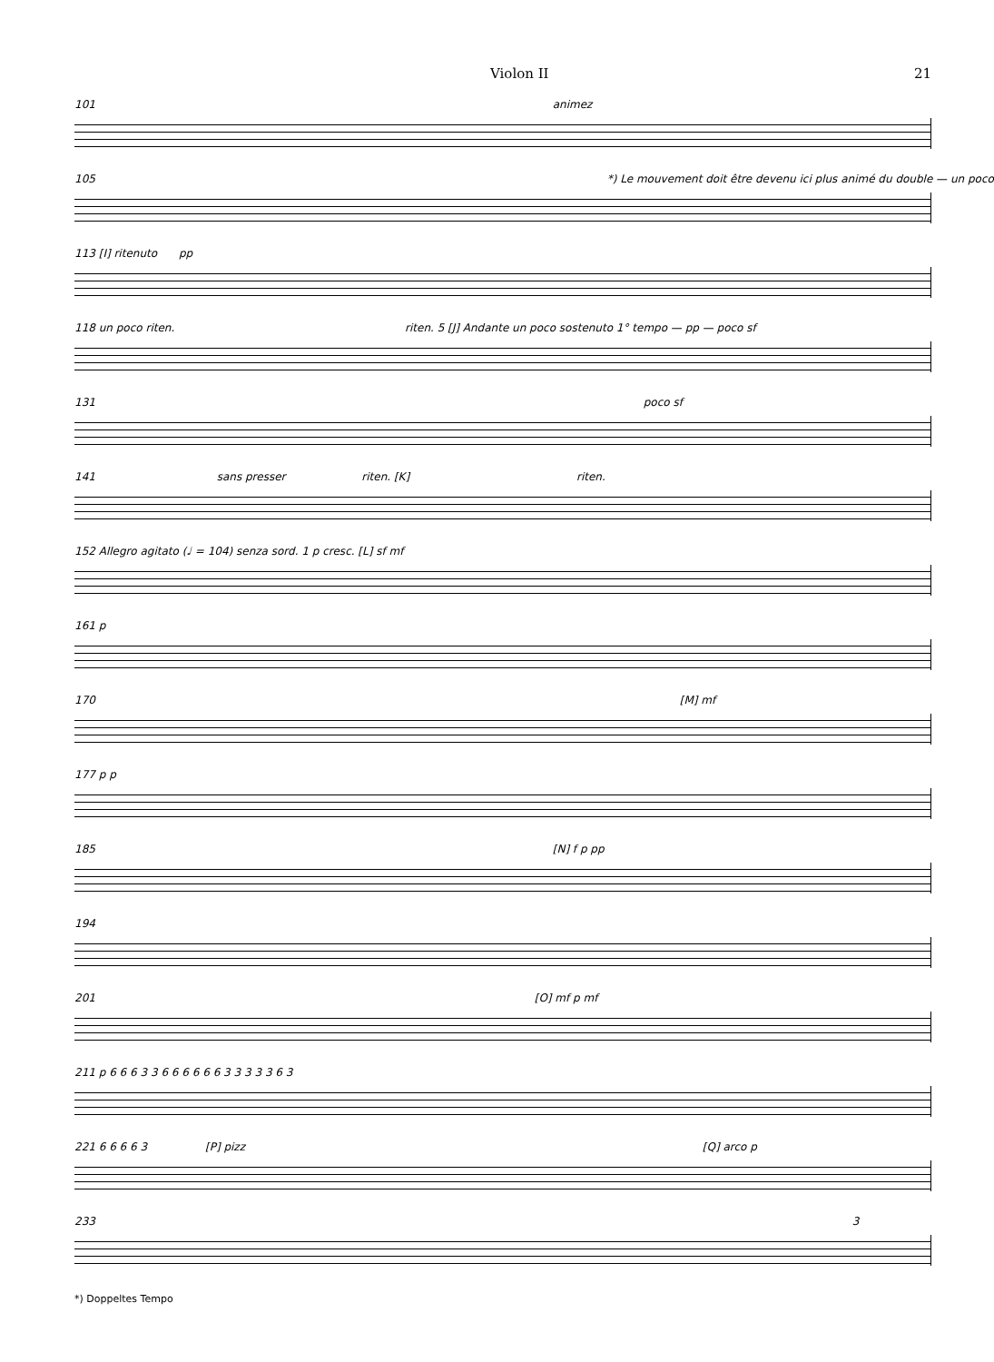Violon II 21
101 animez
105 *) Le mouvement doit être devenu ici plus animé du double — un poco
113 [I] ritenuto pp
118 un poco riten. riten. 5 [J] Andante un poco sostenuto 1° tempo — pp — poco sf
131 poco sf
141 sans presser riten. [K] riten.
152 Allegro agitato (♩ = 104) senza sord. 1 p cresc. [L] sf mf
161 p
170 [M] mf
177 p p
185 [N] f p pp
194
201 [O] mf p mf
211 p 6 6 6 3 3 6 6 6 6 6 6 3 3 3 3 3 6 3
221 6 6 6 6 3 [P] pizz [Q] arco p
233 3
*) Doppeltes Tempo